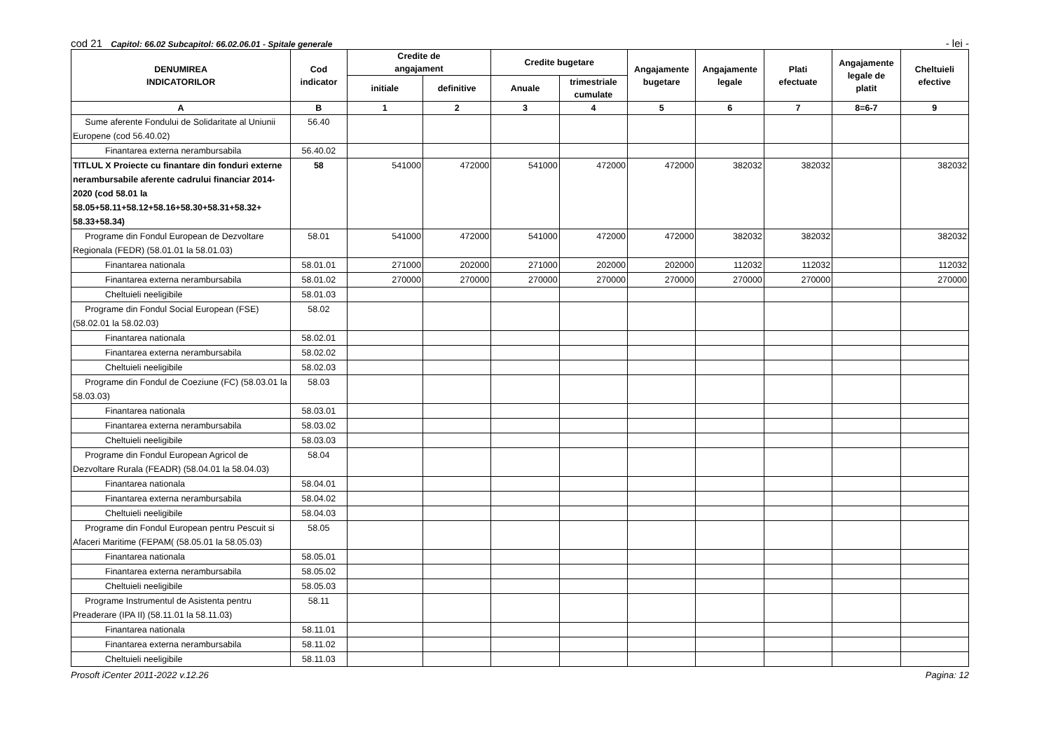cod 21 Capitol: 66.02 Subcapitol: 66.02.06.01 - Spitale generale - lei -
| DENUMIREA INDICATORILOR | Cod indicator | Credite de angajament | | Credite bugetare | | Angajamente bugetare | Angajamente legale | Plati efectuate | Angajamente legale de platit | Cheltuieli efective |
| --- | --- | --- | --- | --- | --- | --- | --- | --- | --- | --- |
| | | initiale | definitive | Anuale | trimestriale cumulate | | | | | |
| A | B | 1 | 2 | 3 | 4 | 5 | 6 | 7 | 8=6-7 | 9 |
| Sume aferente Fondului de Solidaritate al Uniunii Europene (cod 56.40.02) | 56.40 | | | | | | | | | |
| Finantarea externa nerambursabila | 56.40.02 | | | | | | | | | |
| TITLUL X Proiecte cu finantare din fonduri externe nerambursabile aferente cadrului financiar 2014-2020 (cod 58.01 la 58.05+58.11+58.12+58.16+58.30+58.31+58.32+ 58.33+58.34) | 58 | 541000 | 472000 | 541000 | 472000 | 472000 | 382032 | 382032 | | 382032 |
| Programe din Fondul European de Dezvoltare Regionala (FEDR) (58.01.01 la 58.01.03) | 58.01 | 541000 | 472000 | 541000 | 472000 | 472000 | 382032 | 382032 | | 382032 |
| Finantarea nationala | 58.01.01 | 271000 | 202000 | 271000 | 202000 | 202000 | 112032 | 112032 | | 112032 |
| Finantarea externa nerambursabila | 58.01.02 | 270000 | 270000 | 270000 | 270000 | 270000 | 270000 | 270000 | | 270000 |
| Cheltuieli neeligibile | 58.01.03 | | | | | | | | | |
| Programe din Fondul Social European (FSE) (58.02.01 la 58.02.03) | 58.02 | | | | | | | | | |
| Finantarea nationala | 58.02.01 | | | | | | | | | |
| Finantarea externa nerambursabila | 58.02.02 | | | | | | | | | |
| Cheltuieli neeligibile | 58.02.03 | | | | | | | | | |
| Programe din Fondul de Coeziune (FC) (58.03.01 la 58.03.03) | 58.03 | | | | | | | | | |
| Finantarea nationala | 58.03.01 | | | | | | | | | |
| Finantarea externa nerambursabila | 58.03.02 | | | | | | | | | |
| Cheltuieli neeligibile | 58.03.03 | | | | | | | | | |
| Programe din Fondul European Agricol de Dezvoltare Rurala (FEADR) (58.04.01 la 58.04.03) | 58.04 | | | | | | | | | |
| Finantarea nationala | 58.04.01 | | | | | | | | | |
| Finantarea externa nerambursabila | 58.04.02 | | | | | | | | | |
| Cheltuieli neeligibile | 58.04.03 | | | | | | | | | |
| Programe din Fondul European pentru Pescuit si Afaceri Maritime (FEPAM( (58.05.01 la 58.05.03) | 58.05 | | | | | | | | | |
| Finantarea nationala | 58.05.01 | | | | | | | | | |
| Finantarea externa nerambursabila | 58.05.02 | | | | | | | | | |
| Cheltuieli neeligibile | 58.05.03 | | | | | | | | | |
| Programe Instrumentul de Asistenta pentru Preaderare (IPA II) (58.11.01 la 58.11.03) | 58.11 | | | | | | | | | |
| Finantarea nationala | 58.11.01 | | | | | | | | | |
| Finantarea externa nerambursabila | 58.11.02 | | | | | | | | | |
| Cheltuieli neeligibile | 58.11.03 | | | | | | | | | |
Prosoft iCenter 2011-2022 v.12.26 Pagina: 12